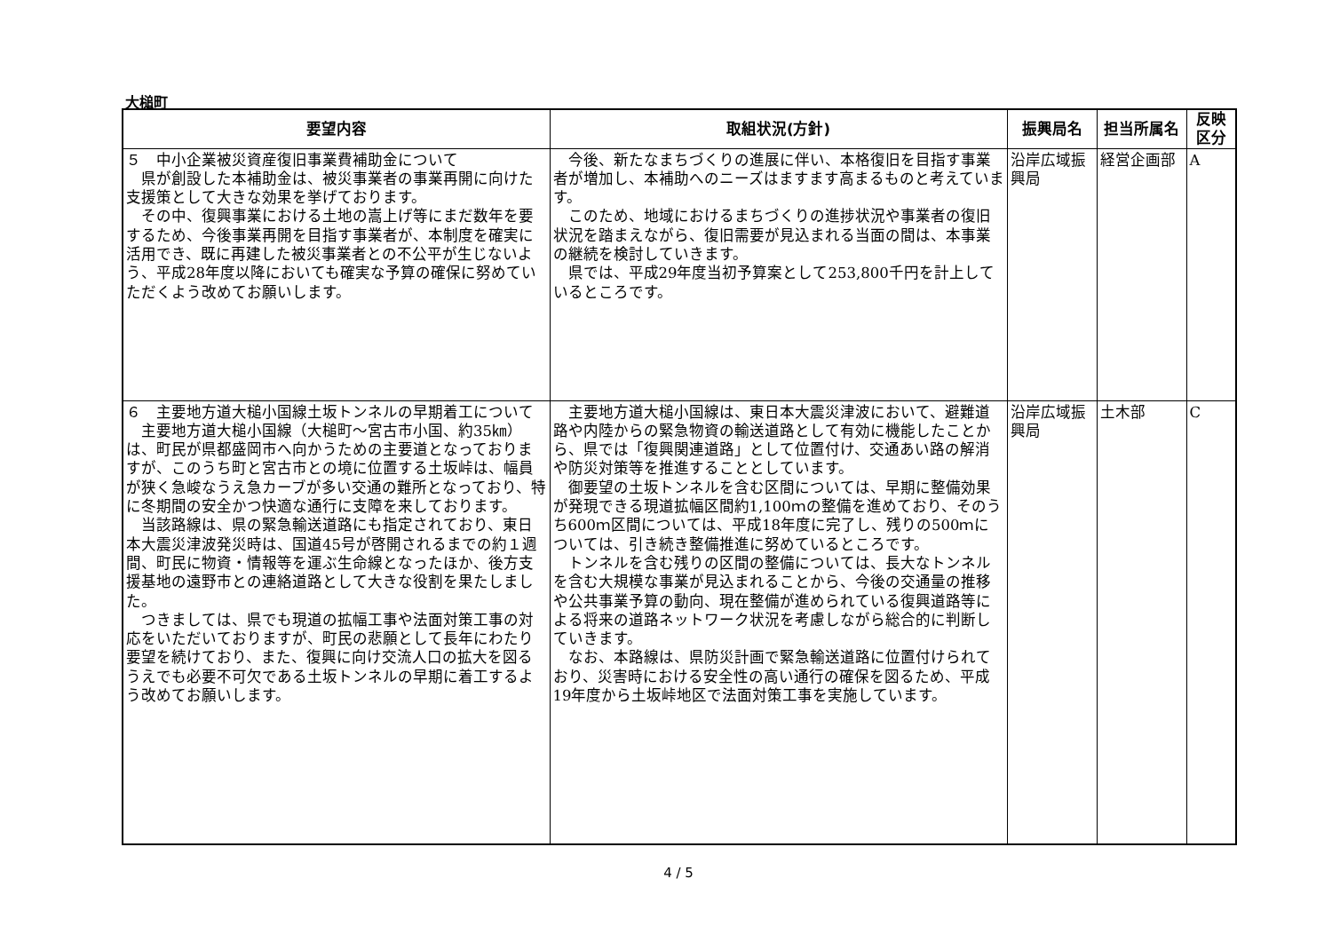大槌町
| 要望内容 | 取組状況(方針) | 振興局名 | 担当所属名 | 反映 区分 |
| --- | --- | --- | --- | --- |
| ５ 中小企業被災資産復旧事業費補助金について 県が創設した本補助金は、被災事業者の事業再開に向けた支援策として大きな効果を挙げております。 その中、復興事業における土地の嵩上げ等にまだ数年を要するため、今後事業再開を目指す事業者が、本制度を確実に活用でき、既に再建した被災事業者との不公平が生じないよう、平成28年度以降においても確実な予算の確保に努めていただくよう改めてお願いします。 | 今後、新たなまちづくりの進展に伴い、本格復旧を目指す事業者が増加し、本補助へのニーズはますます高まるものと考えています。 このため、地域におけるまちづくりの進捗状況や事業者の復旧状況を踏まえながら、復旧需要が見込まれる当面の間は、本事業の継続を検討していきます。 県では、平成29年度当初予算案として253,800千円を計上しているところです。 | 沿岸広域振興局 | 経営企画部 | A |
| ６ 主要地方道大槌小国線土坂トンネルの早期着工について 主要地方道大槌小国線（大槌町～宮古市小国、約35㎞）は、町民が県都盛岡市へ向かうための主要道となっておりますが、このうち町と宮古市との境に位置する土坂峠は、幅員が狭く急峻なうえ急カーブが多い交通の難所となっており、特に冬期間の安全かつ快適な通行に支障を来しております。 当該路線は、県の緊急輸送道路にも指定されており、東日本大震災津波発災時は、国道45号が啓開されるまでの約１週間、町民に物資・情報等を運ぶ生命線となったほか、後方支援基地の遠野市との連絡道路として大きな役割を果たしました。 つきましては、県でも現道の拡幅工事や法面対策工事の対応をいただいておりますが、町民の悲願として長年にわたり要望を続けており、また、復興に向け交流人口の拡大を図るうえでも必要不可欠である土坂トンネルの早期に着工するよう改めてお願いします。 | 主要地方道大槌小国線は、東日本大震災津波において、避難道路や内陸からの緊急物資の輸送道路として有効に機能したことから、県では「復興関連道路」として位置付け、交通あい路の解消や防災対策等を推進することとしています。 御要望の土坂トンネルを含む区間については、早期に整備効果が発現できる現道拡幅区間約1,100ｍの整備を進めており、そのうち600ｍ区間については、平成18年度に完了し、残りの500ｍについては、引き続き整備推進に努めているところです。 トンネルを含む残りの区間の整備については、長大なトンネルを含む大規模な事業が見込まれることから、今後の交通量の推移や公共事業予算の動向、現在整備が進められている復興道路等による将来の道路ネットワーク状況を考慮しながら総合的に判断していきます。 なお、本路線は、県防災計画で緊急輸送道路に位置付けられており、災害時における安全性の高い通行の確保を図るため、平成19年度から土坂峠地区で法面対策工事を実施しています。 | 沿岸広域振興局 | 土木部 | C |
4 / 5